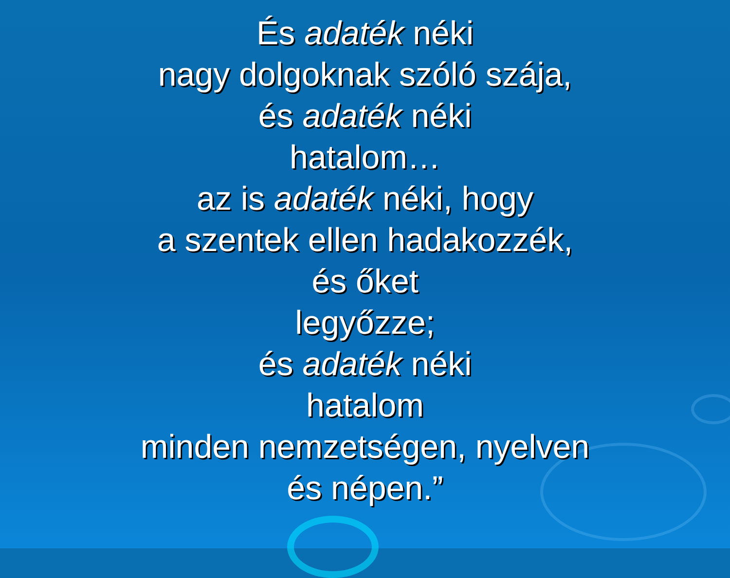És adaték néki
nagy dolgoknak szóló szája,
és adaték néki
hatalom…
az is adaték néki, hogy
a szentek ellen hadakozzék,
és őket
legyőzze;
és adaték néki
hatalom
minden nemzetségen, nyelven
és népen.”